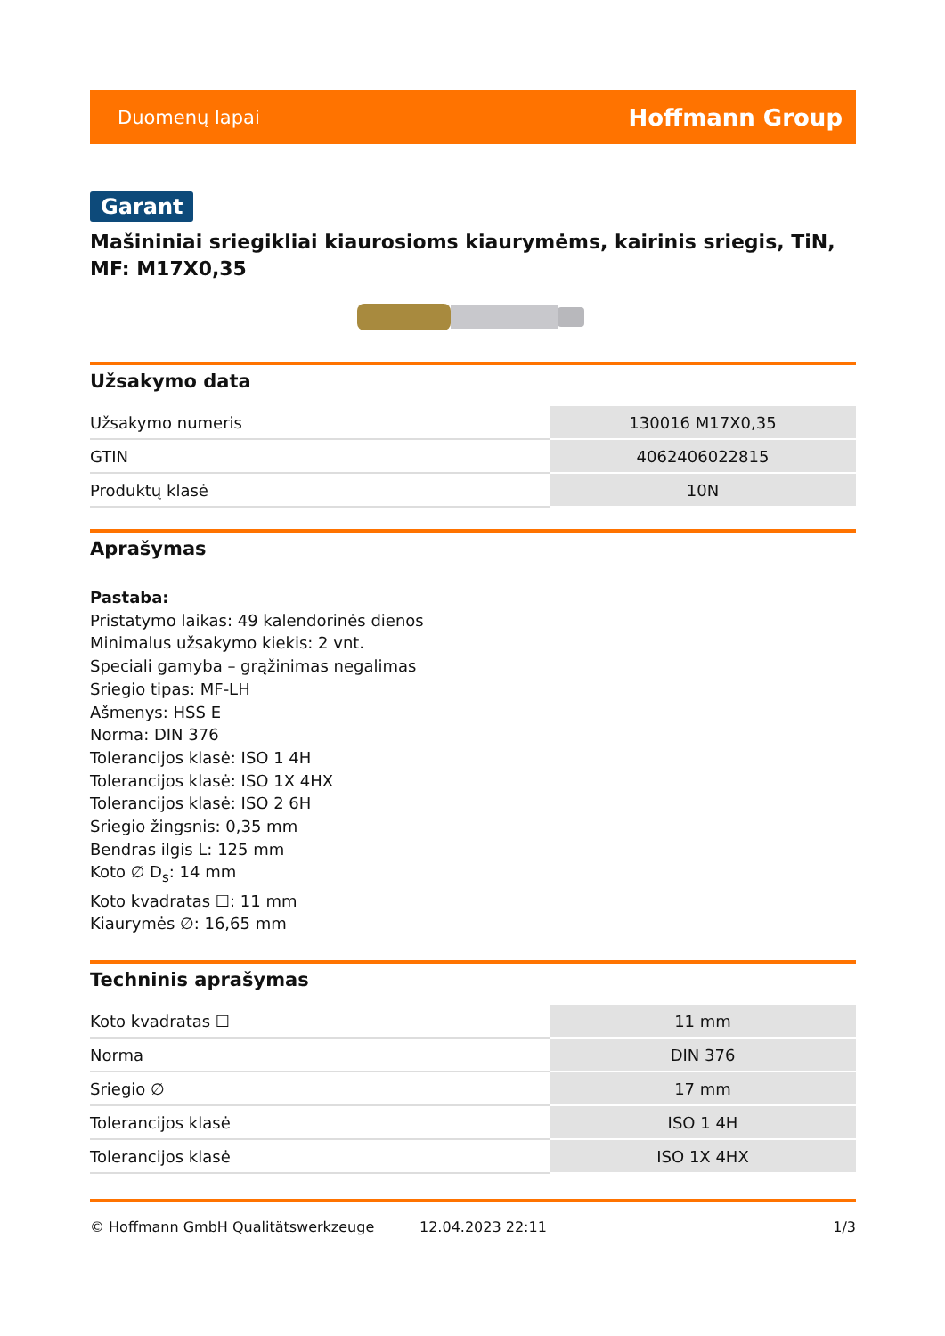Duomenų lapai Hoffmann Group
Garant
Mašininiai sriegikliai kiaurosioms kiaurymėms, kairinis sriegis, TiN, MF: M17X0,35
Užsakymo data
| Užsakymo numeris | 130016 M17X0,35 |
| GTIN | 4062406022815 |
| Produktų klasė | 10N |
Aprašymas
Pastaba:
Pristatymo laikas: 49 kalendorinės dienos
Minimalus užsakymo kiekis: 2 vnt.
Speciali gamyba – grąžinimas negalimas
Sriegio tipas: MF-LH
Ašmenys: HSS E
Norma: DIN 376
Tolerancijos klasė: ISO 1 4H
Tolerancijos klasė: ISO 1X 4HX
Tolerancijos klasė: ISO 2 6H
Sriegio žingsnis: 0,35 mm
Bendras ilgis L: 125 mm
Koto ∅ D<sub>s</sub>: 14 mm
Koto kvadratas ☐: 11 mm
Kiaurymės ∅: 16,65 mm
Techninis aprašymas
| Koto kvadratas ☐ | 11 mm |
| Norma | DIN 376 |
| Sriegio ∅ | 17 mm |
| Tolerancijos klasė | ISO 1 4H |
| Tolerancijos klasė | ISO 1X 4HX |
© Hoffmann GmbH Qualitätswerkzeuge 12.04.2023 22:11 1/3